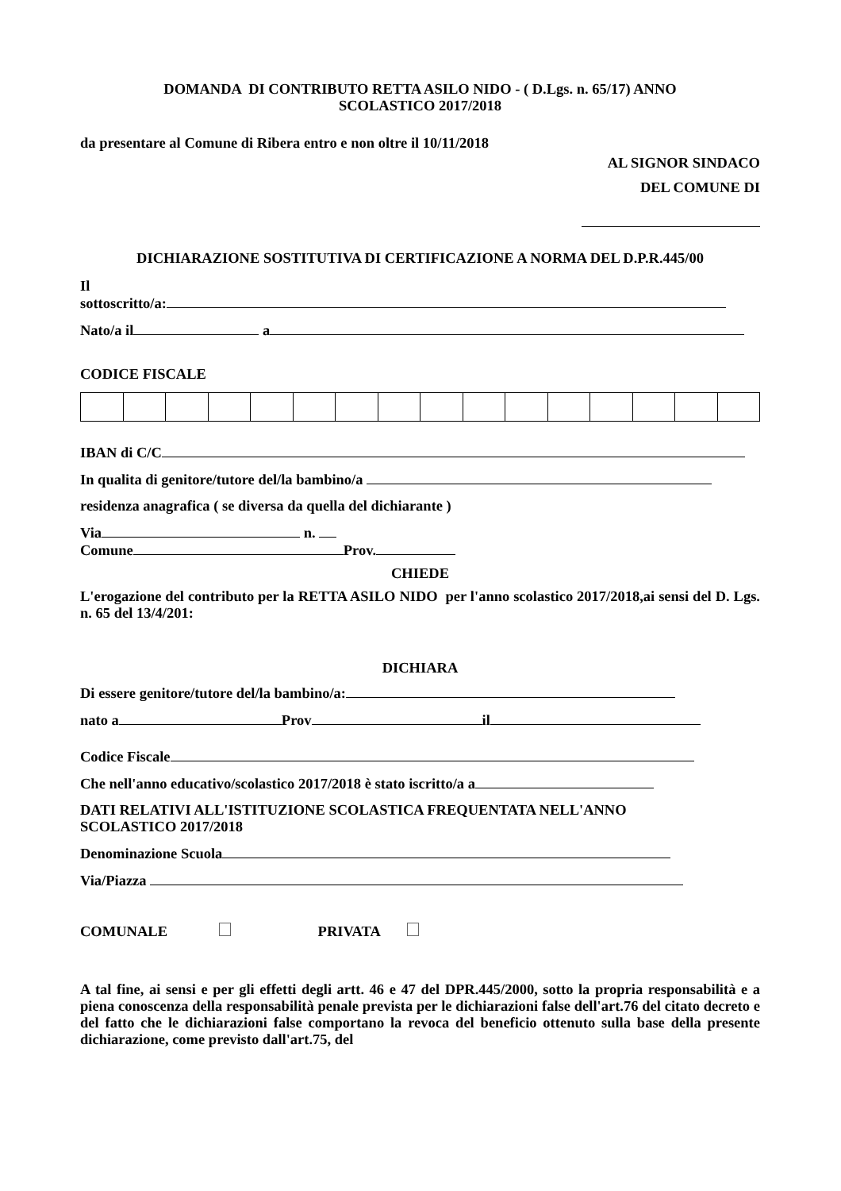DOMANDA DI CONTRIBUTO RETTA ASILO NIDO - ( D.Lgs. n. 65/17) ANNO
SCOLASTICO 2017/2018
da presentare al Comune di Ribera entro e non oltre il 10/11/2018
AL SIGNOR SINDACO
DEL COMUNE DI
DICHIARAZIONE SOSTITUTIVA DI CERTIFICAZIONE A NORMA DEL D.P.R.445/00
Il
sottoscritto/a:
Nato/a il a
CODICE FISCALE
IBAN di C/C
In qualita di genitore/tutore del/la bambino/a
residenza anagrafica ( se diversa da quella del dichiarante )
Via n.
Comune Prov.
CHIEDE
L'erogazione del contributo per la RETTA ASILO NIDO per l'anno scolastico 2017/2018,ai sensi del D. Lgs. n. 65 del 13/4/201:
DICHIARA
Di essere genitore/tutore del/la bambino/a:
nato a Prov il
Codice Fiscale
Che nell'anno educativo/scolastico 2017/2018 è stato iscritto/a a
DATI RELATIVI ALL'ISTITUZIONE SCOLASTICA FREQUENTATA NELL'ANNO
SCOLASTICO 2017/2018
Denominazione Scuola
Via/Piazza
COMUNALE PRIVATA
A tal fine, ai sensi e per gli effetti degli artt. 46 e 47 del DPR.445/2000, sotto la propria responsabilità e a piena conoscenza della responsabilità penale prevista per le dichiarazioni false dell'art.76 del citato decreto e del fatto che le dichiarazioni false comportano la revoca del beneficio ottenuto sulla base della presente dichiarazione, come previsto dall'art.75, del